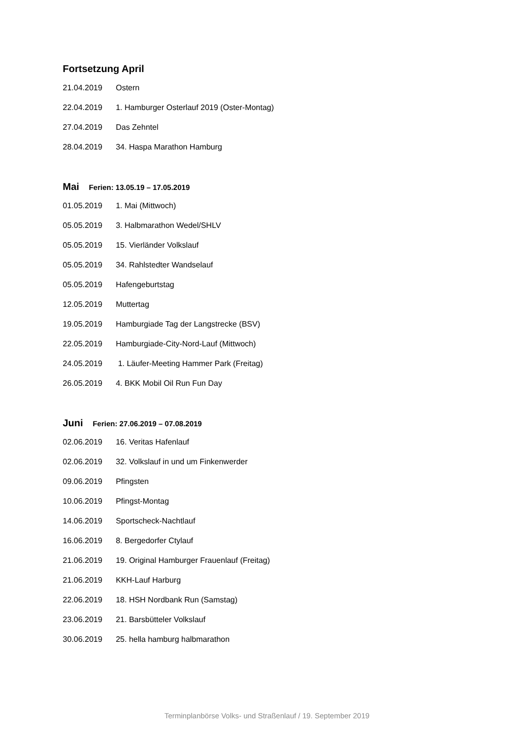Fortsetzung April
21.04.2019 Ostern
22.04.2019 1. Hamburger Osterlauf 2019 (Oster-Montag)
27.04.2019 Das Zehntel
28.04.2019 34. Haspa Marathon Hamburg
Mai Ferien: 13.05.19 – 17.05.2019
01.05.2019 1. Mai (Mittwoch)
05.05.2019 3. Halbmarathon Wedel/SHLV
05.05.2019 15. Vierländer Volkslauf
05.05.2019 34. Rahlstedter Wandselauf
05.05.2019 Hafengeburtstag
12.05.2019 Muttertag
19.05.2019 Hamburgiade Tag der Langstrecke (BSV)
22.05.2019 Hamburgiade-City-Nord-Lauf (Mittwoch)
24.05.2019 1. Läufer-Meeting Hammer Park (Freitag)
26.05.2019 4. BKK Mobil Oil Run Fun Day
Juni Ferien: 27.06.2019 – 07.08.2019
02.06.2019 16. Veritas Hafenlauf
02.06.2019 32. Volkslauf in und um Finkenwerder
09.06.2019 Pfingsten
10.06.2019 Pfingst-Montag
14.06.2019 Sportscheck-Nachtlauf
16.06.2019 8. Bergedorfer Ctylauf
21.06.2019 19. Original Hamburger Frauenlauf (Freitag)
21.06.2019 KKH-Lauf Harburg
22.06.2019 18. HSH Nordbank Run (Samstag)
23.06.2019 21. Barsbütteler Volkslauf
30.06.2019 25. hella hamburg halbmarathon
Terminplanbörse Volks- und Straßenlauf / 19. September 2019